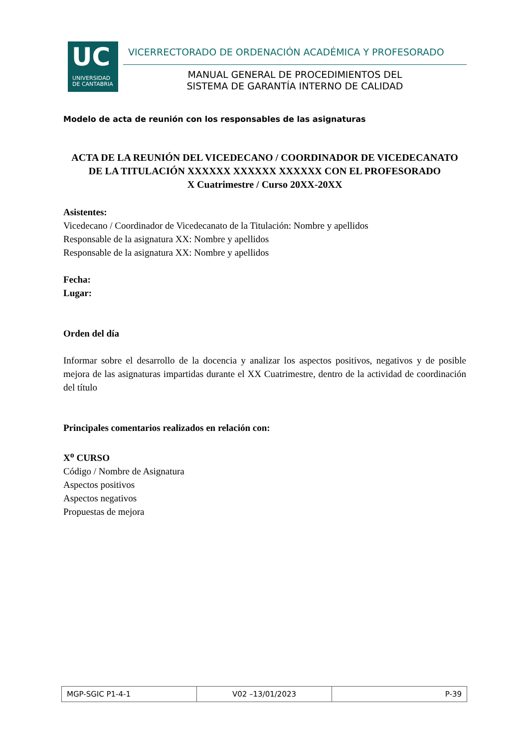UC
UNIVERSIDAD
DE CANTABRIA
VICERRECTORADO DE ORDENACIÓN ACADÉMICA Y PROFESORADO
MANUAL GENERAL DE PROCEDIMIENTOS DEL
SISTEMA DE GARANTÍA INTERNO DE CALIDAD
Modelo de acta de reunión con los responsables de las asignaturas
ACTA DE LA REUNIÓN DEL VICEDECANO / COORDINADOR DE VICEDECANATO DE LA TITULACIÓN XXXXXX XXXXXX XXXXXX CON EL PROFESORADO
X Cuatrimestre / Curso 20XX-20XX
Asistentes:
Vicedecano / Coordinador de Vicedecanato de la Titulación: Nombre y apellidos
Responsable de la asignatura XX: Nombre y apellidos
Responsable de la asignatura XX: Nombre y apellidos
Fecha:
Lugar:
Orden del día
Informar sobre el desarrollo de la docencia y analizar los aspectos positivos, negativos y de posible mejora de las asignaturas impartidas durante el XX Cuatrimestre, dentro de la actividad de coordinación del título
Principales comentarios realizados en relación con:
X<sup>o</sup> CURSO
Código / Nombre de Asignatura
Aspectos positivos
Aspectos negativos
Propuestas de mejora
| MGP-SGIC P1-4-1 | V02 –13/01/2023 | P-39 |